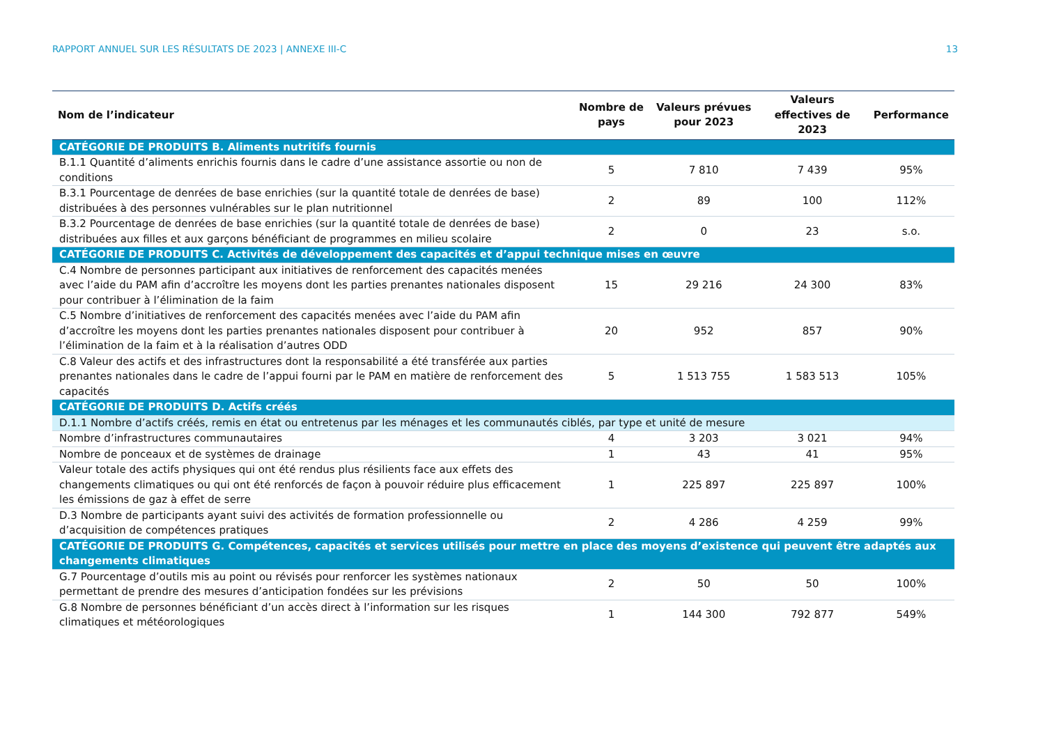RAPPORT ANNUEL SUR LES RÉSULTATS DE 2023 | ANNEXE III-C 13
| Nom de l’indicateur | Nombre de pays | Valeurs prévues pour 2023 | Valeurs effectives de 2023 | Performance |
| --- | --- | --- | --- | --- |
| CATÉGORIE DE PRODUITS B. Aliments nutritifs fournis | | | | |
| B.1.1 Quantité d’aliments enrichis fournis dans le cadre d’une assistance assortie ou non de conditions | 5 | 7 810 | 7 439 | 95% |
| B.3.1 Pourcentage de denrées de base enrichies (sur la quantité totale de denrées de base) distribuées à des personnes vulnérables sur le plan nutritionnel | 2 | 89 | 100 | 112% |
| B.3.2 Pourcentage de denrées de base enrichies (sur la quantité totale de denrées de base) distribuées aux filles et aux garçons bénéficiant de programmes en milieu scolaire | 2 | 0 | 23 | s.o. |
| CATÉGORIE DE PRODUITS C. Activités de développement des capacités et d’appui technique mises en œuvre | | | | |
| C.4 Nombre de personnes participant aux initiatives de renforcement des capacités menées avec l’aide du PAM afin d’accroître les moyens dont les parties prenantes nationales disposent pour contribuer à l’élimination de la faim | 15 | 29 216 | 24 300 | 83% |
| C.5 Nombre d’initiatives de renforcement des capacités menées avec l’aide du PAM afin d’accroître les moyens dont les parties prenantes nationales disposent pour contribuer à l’élimination de la faim et à la réalisation d’autres ODD | 20 | 952 | 857 | 90% |
| C.8 Valeur des actifs et des infrastructures dont la responsabilité a été transférée aux parties prenantes nationales dans le cadre de l’appui fourni par le PAM en matière de renforcement des capacités | 5 | 1 513 755 | 1 583 513 | 105% |
| CATÉGORIE DE PRODUITS D. Actifs créés | | | | |
| D.1.1 Nombre d’actifs créés, remis en état ou entretenus par les ménages et les communautés ciblés, par type et unité de mesure | | | | |
| Nombre d’infrastructures communautaires | 4 | 3 203 | 3 021 | 94% |
| Nombre de ponceaux et de systèmes de drainage | 1 | 43 | 41 | 95% |
| Valeur totale des actifs physiques qui ont été rendus plus résilients face aux effets des changements climatiques ou qui ont été renforcés de façon à pouvoir réduire plus efficacement les émissions de gaz à effet de serre | 1 | 225 897 | 225 897 | 100% |
| D.3 Nombre de participants ayant suivi des activités de formation professionnelle ou d’acquisition de compétences pratiques | 2 | 4 286 | 4 259 | 99% |
| CATÉGORIE DE PRODUITS G. Compétences, capacités et services utilisés pour mettre en place des moyens d’existence qui peuvent être adaptés aux changements climatiques | | | | |
| G.7 Pourcentage d’outils mis au point ou révisés pour renforcer les systèmes nationaux permettant de prendre des mesures d’anticipation fondées sur les prévisions | 2 | 50 | 50 | 100% |
| G.8 Nombre de personnes bénéficiant d’un accès direct à l’information sur les risques climatiques et météorologiques | 1 | 144 300 | 792 877 | 549% |